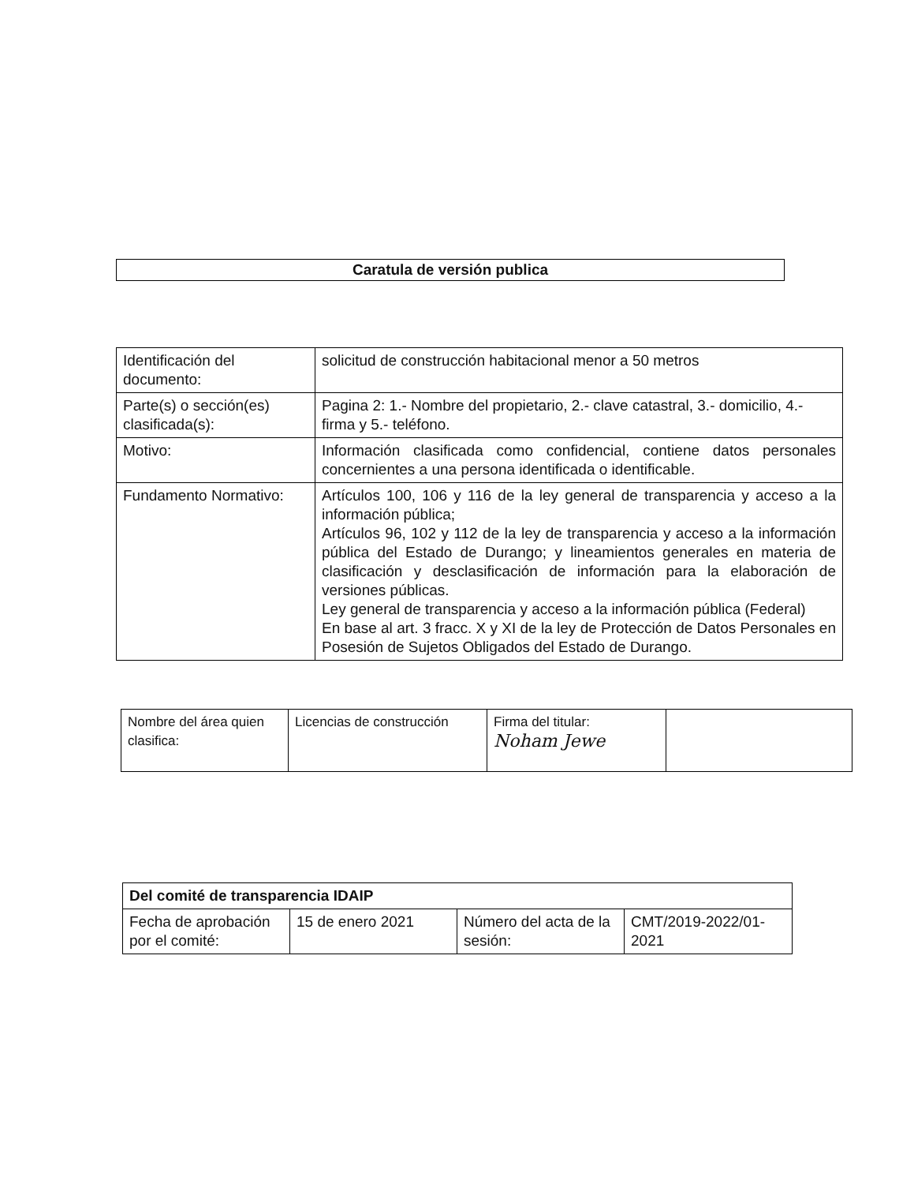Caratula de versión publica
| Identificación del documento: | solicitud de construcción habitacional menor a 50 metros |
| Parte(s) o sección(es) clasificada(s): | Pagina 2: 1.- Nombre del propietario, 2.- clave catastral, 3.- domicilio, 4.- firma y 5.- teléfono. |
| Motivo: | Información clasificada como confidencial, contiene datos personales concernientes a una persona identificada o identificable. |
| Fundamento Normativo: | Artículos 100, 106 y 116 de la ley general de transparencia y acceso a la información pública; Artículos 96, 102 y 112 de la ley de transparencia y acceso a la información pública del Estado de Durango; y lineamientos generales en materia de clasificación y desclasificación de información para la elaboración de versiones públicas. Ley general de transparencia y acceso a la información pública (Federal) En base al art. 3 fracc. X y XI de la ley de Protección de Datos Personales en Posesión de Sujetos Obligados del Estado de Durango. |
| Nombre del área quien clasifica: | Licencias de construcción | Firma del titular: Noham Jewe | |
| Del comité de transparencia IDAIP | | | |
| Fecha de aprobación por el comité: | 15 de enero 2021 | Número del acta de la sesión: | CMT/2019-2022/01-2021 |